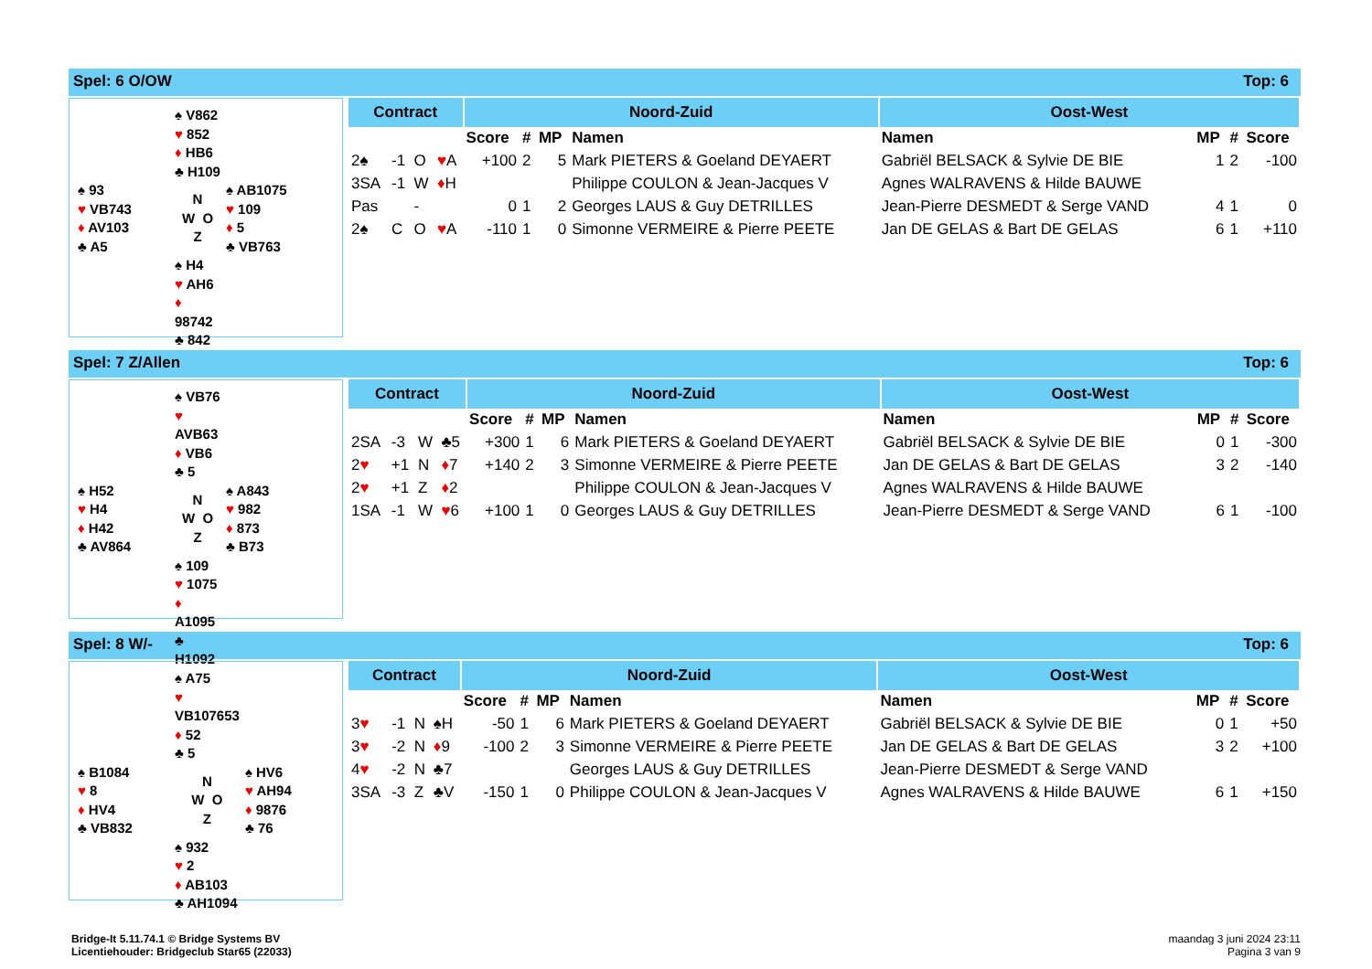Spel: 6 O/OW Top: 6
| | ♠ V862 ♥ 852 ♦ HB6 ♣ H109 | |
| ♠ 93 ♥ VB743 ♦ AV103 ♣ A5 | N W O Z | ♠ AB1075 ♥ 109 ♦ 5 ♣ VB763 |
| | ♠ H4 ♥ AH6 ♦ 98742 ♣ 842 | |
| Contract | | | | Noord-Zuid | | | | Oost-West | | | |
| --- | --- | --- | --- | --- | --- | --- | --- | --- | --- | --- | --- |
| | | | | Score | # | MP | Namen | Namen | MP | # | Score |
| 2♠ | -1 | O | ♥ A | +100 | 2 | 5 | Mark PIETERS & Goeland DEYAERT | Gabriël BELSACK & Sylvie DE BIE | 1 | 2 | -100 |
| 3SA | -1 | W | ♦ H | | | | Philippe COULON & Jean-Jacques V | Agnes WALRAVENS & Hilde BAUWE | | | |
| Pas | | - | | 0 | 1 | 2 | Georges LAUS & Guy DETRILLES | Jean-Pierre DESMEDT & Serge VAND | 4 | 1 | 0 |
| 2♠ | C | O | ♥ A | -110 | 1 | 0 | Simonne VERMEIRE & Pierre PEETE | Jan DE GELAS & Bart DE GELAS | 6 | 1 | +110 |
Spel: 7 Z/Allen Top: 6
| | ♠ VB76 ♥ AVB63 ♦ VB6 ♣ 5 | |
| ♠ H52 ♥ H4 ♦ H42 ♣ AV864 | N W O Z | ♠ A843 ♥ 982 ♦ 873 ♣ B73 |
| | ♠ 109 ♥ 1075 ♦ A1095 ♣ H1092 | |
| Contract | | | | Noord-Zuid | | | | Oost-West | | | |
| --- | --- | --- | --- | --- | --- | --- | --- | --- | --- | --- | --- |
| | | | | Score | # | MP | Namen | Namen | MP | # | Score |
| 2SA | -3 | W | ♣5 | +300 | 1 | 6 | Mark PIETERS & Goeland DEYAERT | Gabriël BELSACK & Sylvie DE BIE | 0 | 1 | -300 |
| 2 ♥ | +1 | N | ♦ 7 | +140 | 2 | 3 | Simonne VERMEIRE & Pierre PEETE | Jan DE GELAS & Bart DE GELAS | 3 | 2 | -140 |
| 2 ♥ | +1 | Z | ♦ 2 | | | | Philippe COULON & Jean-Jacques V | Agnes WALRAVENS & Hilde BAUWE | | | |
| 1SA | -1 | W | ♥ 6 | +100 | 1 | 0 | Georges LAUS & Guy DETRILLES | Jean-Pierre DESMEDT & Serge VAND | 6 | 1 | -100 |
Spel: 8 W/- Top: 6
| | ♠ A75 ♥ VB107653 ♦ 52 ♣ 5 | |
| ♠ B1084 ♥ 8 ♦ HV4 ♣ VB832 | N W O Z | ♠ HV6 ♥ AH94 ♦ 9876 ♣ 76 |
| | ♠ 932 ♥ 2 ♦ AB103 ♣ AH1094 | |
| Contract | | | | Noord-Zuid | | | | Oost-West | | | |
| --- | --- | --- | --- | --- | --- | --- | --- | --- | --- | --- | --- |
| | | | | Score | # | MP | Namen | Namen | MP | # | Score |
| 3 ♥ | -1 | N | ♠H | -50 | 1 | 6 | Mark PIETERS & Goeland DEYAERT | Gabriël BELSACK & Sylvie DE BIE | 0 | 1 | +50 |
| 3 ♥ | -2 | N | ♦ 9 | -100 | 2 | 3 | Simonne VERMEIRE & Pierre PEETE | Jan DE GELAS & Bart DE GELAS | 3 | 2 | +100 |
| 4 ♥ | -2 | N | ♣7 | | | | Georges LAUS & Guy DETRILLES | Jean-Pierre DESMEDT & Serge VAND | | | |
| 3SA | -3 | Z | ♣V | -150 | 1 | 0 | Philippe COULON & Jean-Jacques V | Agnes WALRAVENS & Hilde BAUWE | 6 | 1 | +150 |
Bridge-It 5.11.74.1 © Bridge Systems BV
Licentiehouder: Bridgeclub Star65 (22033)
maandag 3 juni 2024 23:11
Pagina 3 van 9